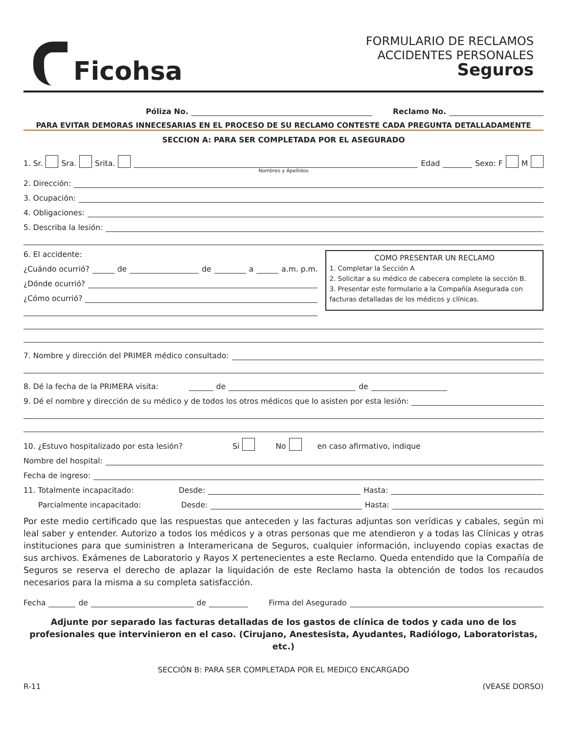Ficohsa
FORMULARIO DE RECLAMOS
ACCIDENTES PERSONALES
Seguros
Póliza No. Reclamo No.
PARA EVITAR DEMORAS INNECESARIAS EN EL PROCESO DE SU RECLAMO CONTESTE CADA PREGUNTA DETALLADAMENTE
SECCION A: PARA SER COMPLETADA POR EL ASEGURADO
1. Sr. Sra. Srita. Edad Sexo: F M
Nombres y Apellidos
2. Dirección:
3. Ocupación:
4. Obligaciones:
5. Describa la lesión:
6. El accidente:
¿Cuándo ocurrió? de de a a.m. p.m.
¿Dónde ocurrió?
¿Cómo ocurrió?
COMO PRESENTAR UN RECLAMO
1. Completar la Sección A
2. Solicitar a su médico de cabecera complete la sección B.
3. Presentar este formulario a la Compañía Asegurada con facturas detalladas de los médicos y clínicas.
7. Nombre y dirección del PRIMER médico consultado:
8. Dé la fecha de la PRIMERA visita: de de
9. Dé el nombre y dirección de su médico y de todos los otros médicos que lo asisten por esta lesión:
10. ¿Estuvo hospitalizado por esta lesión? Si No en caso afirmativo, indique
Nombre del hospital:
Fecha de ingreso:
11. Totalmente incapacitado: Desde: Hasta:
Parcialmente incapacitado: Desde: Hasta:
Por este medio certificado que las respuestas que anteceden y las facturas adjuntas son verídicas y cabales, según mi leal saber y entender. Autorizo a todos los médicos y a otras personas que me atendieron y a todas las Clínicas y otras instituciones para que suministren a Interamericana de Seguros, cualquier información, incluyendo copias exactas de sus archivos. Exámenes de Laboratorio y Rayos X pertenecientes a este Reclamo. Queda entendido que la Compañía de Seguros se reserva el derecho de aplazar la liquidación de este Reclamo hasta la obtención de todos los recaudos necesarios para la misma a su completa satisfacción.
Fecha de de Firma del Asegurado
Adjunte por separado las facturas detalladas de los gastos de clínica de todos y cada uno de los profesionales que intervinieron en el caso. (Cirujano, Anestesista, Ayudantes, Radiólogo, Laboratoristas, etc.)
SECCIÓN B: PARA SER COMPLETADA POR EL MEDICO ENCARGADO
R-11 (VEASE DORSO)